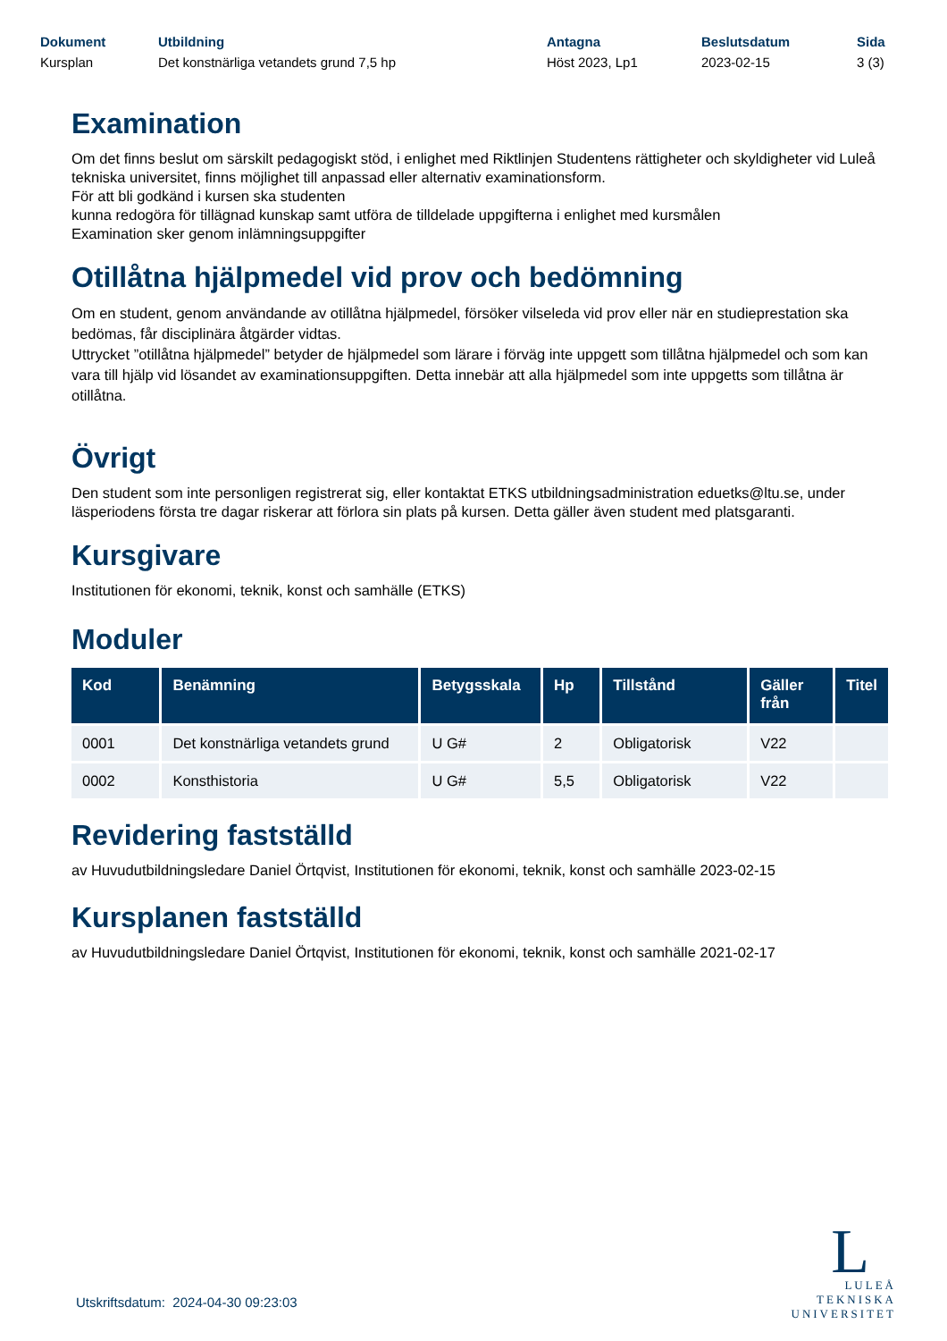Dokument
Kursplan
Utbildning
Det konstnärliga vetandets grund 7,5 hp
Antagna
Höst 2023, Lp1
Beslutsdatum
2023-02-15
Sida
3 (3)
Examination
Om det finns beslut om särskilt pedagogiskt stöd, i enlighet med Riktlinjen Studentens rättigheter och skyldigheter vid Luleå tekniska universitet, finns möjlighet till anpassad eller alternativ examinationsform.
För att bli godkänd i kursen ska studenten
kunna redogöra för tillägnad kunskap samt utföra de tilldelade uppgifterna i enlighet med kursmålen
Examination sker genom inlämningsuppgifter
Otillåtna hjälpmedel vid prov och bedömning
Om en student, genom användande av otillåtna hjälpmedel, försöker vilseleda vid prov eller när en studieprestation ska bedömas, får disciplinära åtgärder vidtas.
Uttrycket ”otillåtna hjälpmedel” betyder de hjälpmedel som lärare i förväg inte uppgett som tillåtna hjälpmedel och som kan vara till hjälp vid lösandet av examinationsuppgiften. Detta innebär att alla hjälpmedel som inte uppgetts som tillåtna är otillåtna.
Övrigt
Den student som inte personligen registrerat sig, eller kontaktat ETKS utbildningsadministration eduetks@ltu.se, under läsperiodens första tre dagar riskerar att förlora sin plats på kursen. Detta gäller även student med platsgaranti.
Kursgivare
Institutionen för ekonomi, teknik, konst och samhälle (ETKS)
Moduler
| Kod | Benämning | Betygsskala | Hp | Tillstånd | Gäller från | Titel |
| --- | --- | --- | --- | --- | --- | --- |
| 0001 | Det konstnärliga vetandets grund | U G# | 2 | Obligatorisk | V22 | |
| 0002 | Konsthistoria | U G# | 5,5 | Obligatorisk | V22 | |
Revidering fastställd
av Huvudutbildningsledare Daniel Örtqvist, Institutionen för ekonomi, teknik, konst och samhälle 2023-02-15
Kursplanen fastställd
av Huvudutbildningsledare Daniel Örtqvist, Institutionen för ekonomi, teknik, konst och samhälle 2021-02-17
Utskriftsdatum: 2024-04-30 09:23:03
L
LULEÅ
TEKNISKA
UNIVERSITET